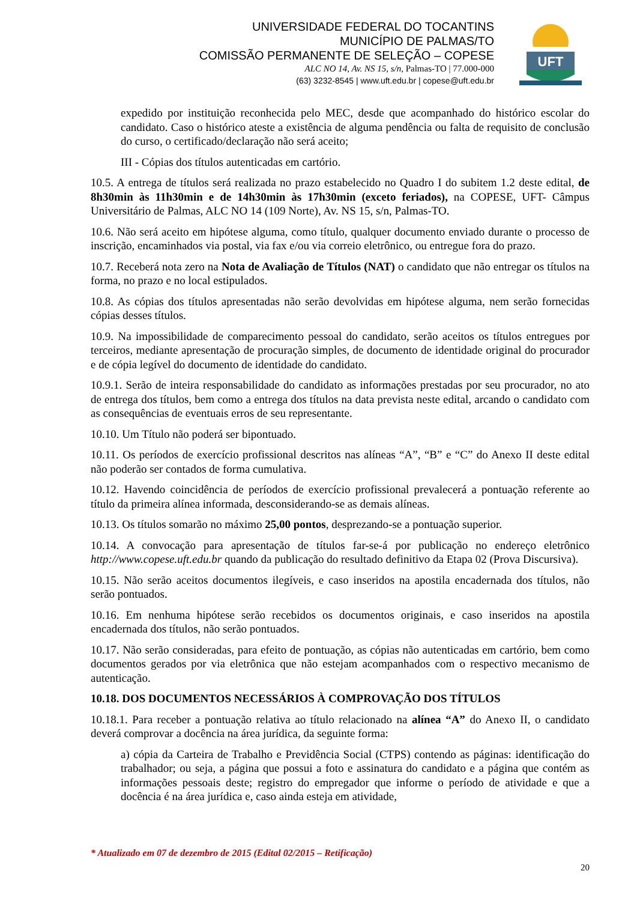UNIVERSIDADE FEDERAL DO TOCANTINS
MUNICÍPIO DE PALMAS/TO
COMISSÃO PERMANENTE DE SELEÇÃO – COPESE
ALC NO 14, Av. NS 15, s/n, Palmas-TO | 77.000-000
(63) 3232-8545 | www.uft.edu.br | copese@uft.edu.br
UFT
expedido por instituição reconhecida pelo MEC, desde que acompanhado do histórico escolar do candidato. Caso o histórico ateste a existência de alguma pendência ou falta de requisito de conclusão do curso, o certificado/declaração não será aceito;
III - Cópias dos títulos autenticadas em cartório.
10.5. A entrega de títulos será realizada no prazo estabelecido no Quadro I do subitem 1.2 deste edital, de 8h30min às 11h30min e de 14h30min às 17h30min (exceto feriados), na COPESE, UFT- Câmpus Universitário de Palmas, ALC NO 14 (109 Norte), Av. NS 15, s/n, Palmas-TO.
10.6. Não será aceito em hipótese alguma, como título, qualquer documento enviado durante o processo de inscrição, encaminhados via postal, via fax e/ou via correio eletrônico, ou entregue fora do prazo.
10.7. Receberá nota zero na Nota de Avaliação de Títulos (NAT) o candidato que não entregar os títulos na forma, no prazo e no local estipulados.
10.8. As cópias dos títulos apresentadas não serão devolvidas em hipótese alguma, nem serão fornecidas cópias desses títulos.
10.9. Na impossibilidade de comparecimento pessoal do candidato, serão aceitos os títulos entregues por terceiros, mediante apresentação de procuração simples, de documento de identidade original do procurador e de cópia legível do documento de identidade do candidato.
10.9.1. Serão de inteira responsabilidade do candidato as informações prestadas por seu procurador, no ato de entrega dos títulos, bem como a entrega dos títulos na data prevista neste edital, arcando o candidato com as consequências de eventuais erros de seu representante.
10.10. Um Título não poderá ser bipontuado.
10.11. Os períodos de exercício profissional descritos nas alíneas “A”, “B” e “C” do Anexo II deste edital não poderão ser contados de forma cumulativa.
10.12. Havendo coincidência de períodos de exercício profissional prevalecerá a pontuação referente ao título da primeira alínea informada, desconsiderando-se as demais alíneas.
10.13. Os títulos somarão no máximo 25,00 pontos, desprezando-se a pontuação superior.
10.14. A convocação para apresentação de títulos far-se-á por publicação no endereço eletrônico http://www.copese.uft.edu.br quando da publicação do resultado definitivo da Etapa 02 (Prova Discursiva).
10.15. Não serão aceitos documentos ilegíveis, e caso inseridos na apostila encadernada dos títulos, não serão pontuados.
10.16. Em nenhuma hipótese serão recebidos os documentos originais, e caso inseridos na apostila encadernada dos títulos, não serão pontuados.
10.17. Não serão consideradas, para efeito de pontuação, as cópias não autenticadas em cartório, bem como documentos gerados por via eletrônica que não estejam acompanhados com o respectivo mecanismo de autenticação.
10.18. DOS DOCUMENTOS NECESSÁRIOS À COMPROVAÇÃO DOS TÍTULOS
10.18.1. Para receber a pontuação relativa ao título relacionado na alínea “A” do Anexo II, o candidato deverá comprovar a docência na área jurídica, da seguinte forma:
a) cópia da Carteira de Trabalho e Previdência Social (CTPS) contendo as páginas: identificação do trabalhador; ou seja, a página que possui a foto e assinatura do candidato e a página que contém as informações pessoais deste; registro do empregador que informe o período de atividade e que a docência é na área jurídica e, caso ainda esteja em atividade,
* Atualizado em 07 de dezembro de 2015 (Edital 02/2015 – Retificação)
20